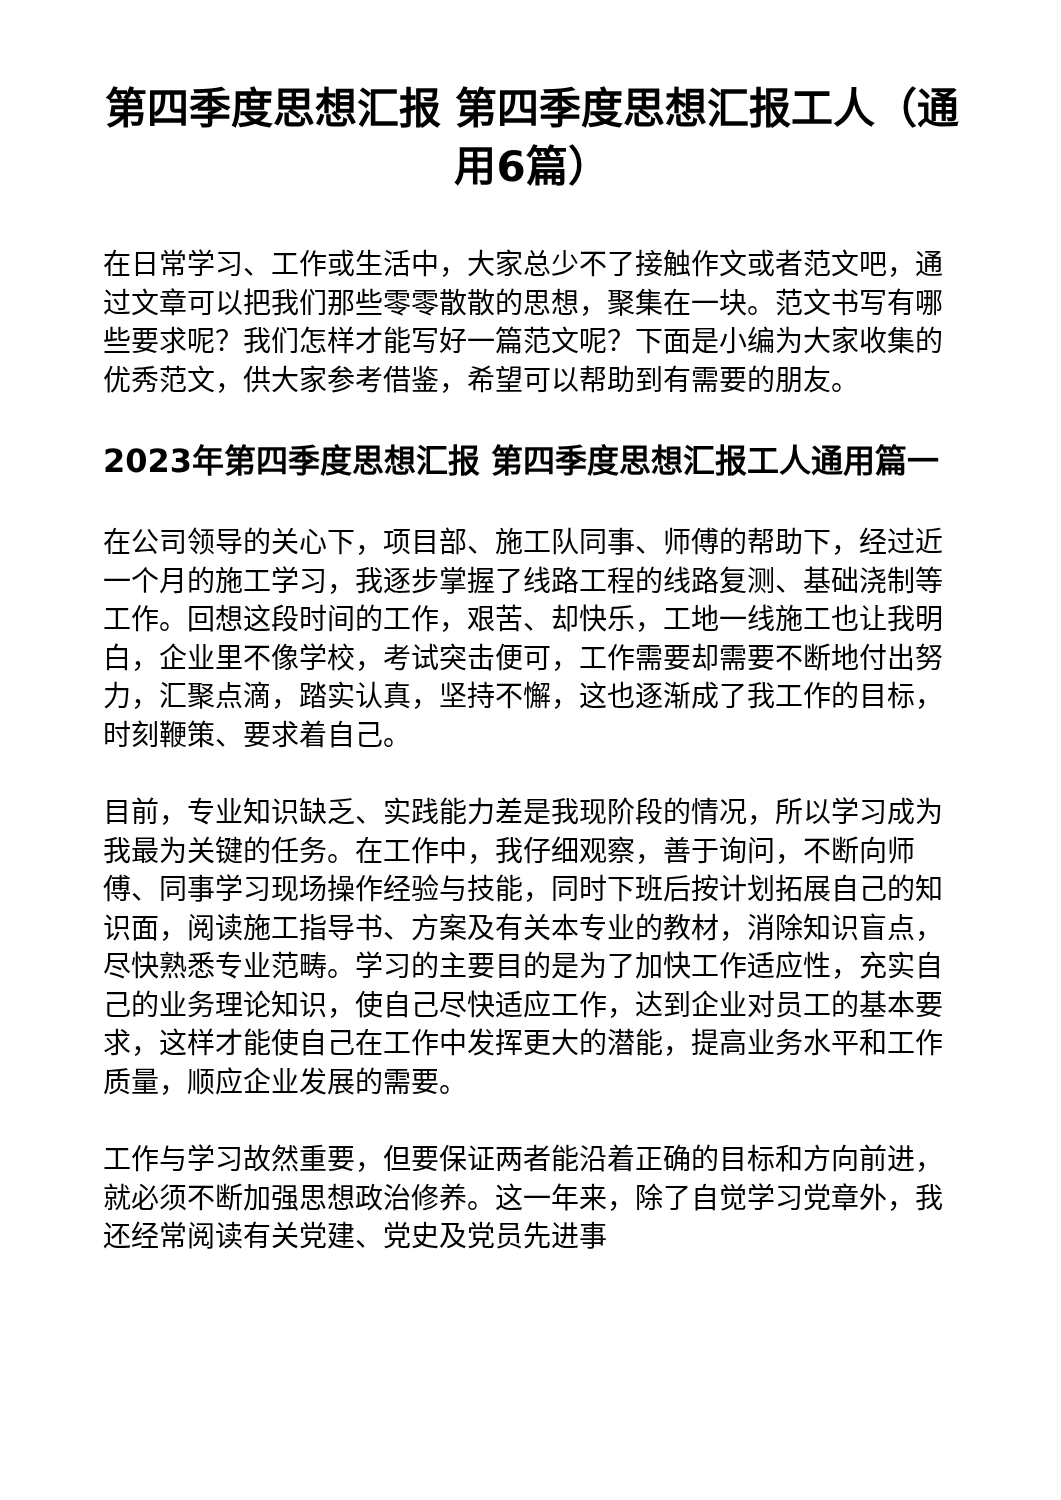第四季度思想汇报 第四季度思想汇报工人（通用6篇）
在日常学习、工作或生活中，大家总少不了接触作文或者范文吧，通过文章可以把我们那些零零散散的思想，聚集在一块。范文书写有哪些要求呢？我们怎样才能写好一篇范文呢？下面是小编为大家收集的优秀范文，供大家参考借鉴，希望可以帮助到有需要的朋友。
2023年第四季度思想汇报 第四季度思想汇报工人通用篇一
在公司领导的关心下，项目部、施工队同事、师傅的帮助下，经过近一个月的施工学习，我逐步掌握了线路工程的线路复测、基础浇制等工作。回想这段时间的工作，艰苦、却快乐，工地一线施工也让我明白，企业里不像学校，考试突击便可，工作需要却需要不断地付出努力，汇聚点滴，踏实认真，坚持不懈，这也逐渐成了我工作的目标，时刻鞭策、要求着自己。
目前，专业知识缺乏、实践能力差是我现阶段的情况，所以学习成为我最为关键的任务。在工作中，我仔细观察，善于询问，不断向师傅、同事学习现场操作经验与技能，同时下班后按计划拓展自己的知识面，阅读施工指导书、方案及有关本专业的教材，消除知识盲点，尽快熟悉专业范畴。学习的主要目的是为了加快工作适应性，充实自己的业务理论知识，使自己尽快适应工作，达到企业对员工的基本要求，这样才能使自己在工作中发挥更大的潜能，提高业务水平和工作质量，顺应企业发展的需要。
工作与学习故然重要，但要保证两者能沿着正确的目标和方向前进，就必须不断加强思想政治修养。这一年来，除了自觉学习党章外，我还经常阅读有关党建、党史及党员先进事